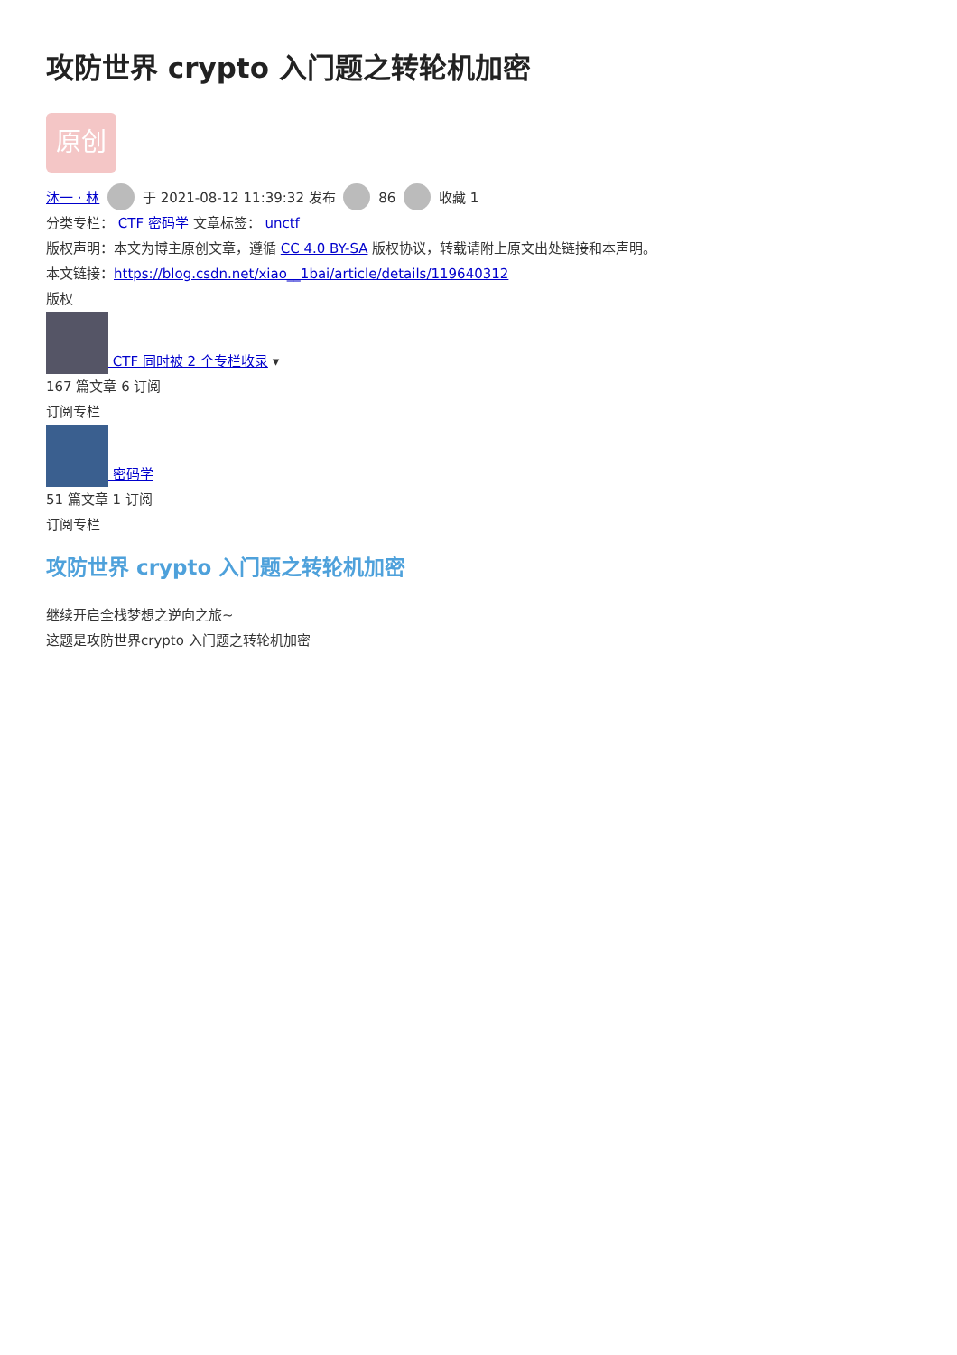攻防世界 crypto 入门题之转轮机加密
原创
沐一 · 林 于 2021-08-12 11:39:32 发布 86 收藏 1
分类专栏： CTF 密码学 文章标签： unctf
版权声明：本文为博主原创文章，遵循 CC 4.0 BY-SA 版权协议，转载请附上原文出处链接和本声明。
本文链接：https://blog.csdn.net/xiao__1bai/article/details/119640312
版权
CTF 同时被 2 个专栏收录 ▾
167 篇文章 6 订阅
订阅专栏
密码学
51 篇文章 1 订阅
订阅专栏
攻防世界 crypto 入门题之转轮机加密
继续开启全栈梦想之逆向之旅~
这题是攻防世界crypto 入门题之转轮机加密